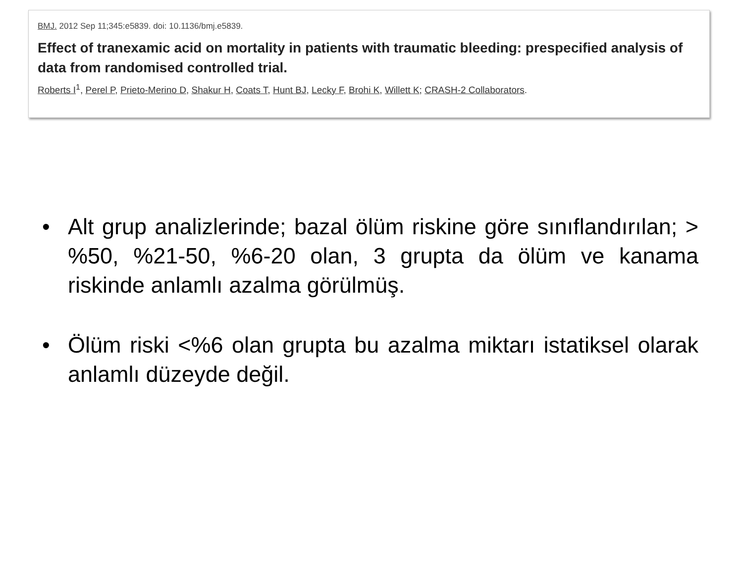BMJ. 2012 Sep 11;345:e5839. doi: 10.1136/bmj.e5839.
Effect of tranexamic acid on mortality in patients with traumatic bleeding: prespecified analysis of data from randomised controlled trial.
Roberts I<sup>1</sup>, Perel P, Prieto-Merino D, Shakur H, Coats T, Hunt BJ, Lecky F, Brohi K, Willett K; CRASH-2 Collaborators.
• Alt grup analizlerinde; bazal ölüm riskine göre sınıflandırılan; > %50, %21-50, %6-20 olan, 3 grupta da ölüm ve kanama riskinde anlamlı azalma görülmüş.
• Ölüm riski <%6 olan grupta bu azalma miktarı istatiksel olarak anlamlı düzeyde değil.